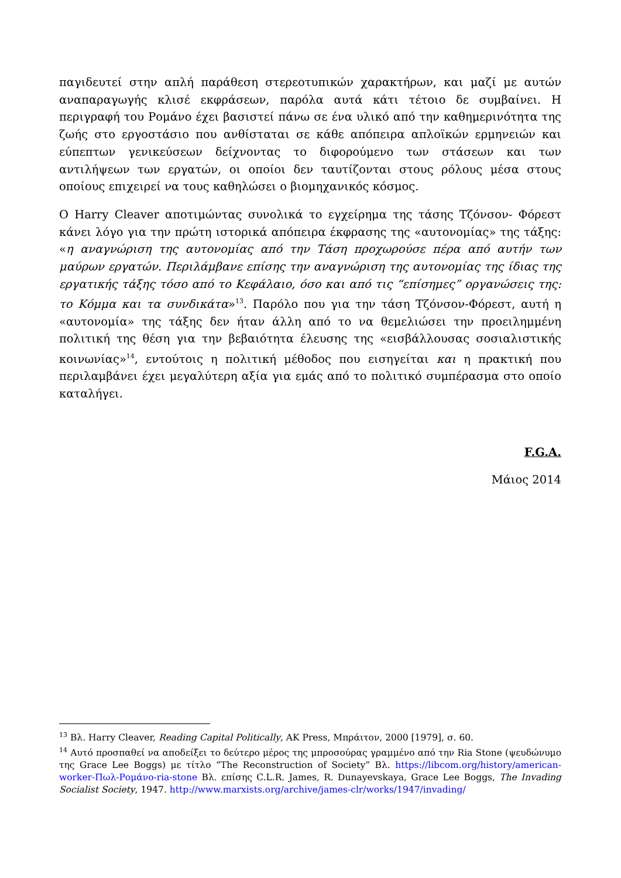παγιδευτεί στην απλή παράθεση στερεοτυπικών χαρακτήρων, και μαζί με αυτών αναπαραγωγής κλισέ εκφράσεων, παρόλα αυτά κάτι τέτοιο δε συμβαίνει. Η περιγραφή του Ρομάνο έχει βασιστεί πάνω σε ένα υλικό από την καθημερινότητα της ζωής στο εργοστάσιο που ανθίσταται σε κάθε απόπειρα απλοϊκών ερμηνειών και εύπεπτων γενικεύσεων δείχνοντας το διφορούμενο των στάσεων και των αντιλήψεων των εργατών, οι οποίοι δεν ταυτίζονται στους ρόλους μέσα στους οποίους επιχειρεί να τους καθηλώσει ο βιομηχανικός κόσμος.
Ο Harry Cleaver αποτιμώντας συνολικά το εγχείρημα της τάσης Τζόνσον- Φόρεστ κάνει λόγο για την πρώτη ιστορικά απόπειρα έκφρασης της «αυτονομίας» της τάξης: «η αναγνώριση της αυτονομίας από την Τάση προχωρούσε πέρα από αυτήν των μαύρων εργατών. Περιλάμβανε επίσης την αναγνώριση της αυτονομίας της ίδιας της εργατικής τάξης τόσο από το Κεφάλαιο, όσο και από τις “επίσημες” οργανώσεις της: το Κόμμα και τα συνδικάτα»<sup>13</sup>. Παρόλο που για την τάση Τζόνσον-Φόρεστ, αυτή η «αυτονομία» της τάξης δεν ήταν άλλη από το να θεμελιώσει την προειλημμένη πολιτική της θέση για την βεβαιότητα έλευσης της «εισβάλλουσας σοσιαλιστικής κοινωνίας»<sup>14</sup>, εντούτοις η πολιτική μέθοδος που εισηγείται και η πρακτική που περιλαμβάνει έχει μεγαλύτερη αξία για εμάς από το πολιτικό συμπέρασμα στο οποίο καταλήγει.
F.G.A.
Μάιος 2014
<sup>13</sup> Βλ. Harry Cleaver, Reading Capital Politically, AK Press, Μπράιτον, 2000 [1979], σ. 60.
<sup>14</sup> Αυτό προσπαθεί να αποδείξει το δεύτερο μέρος της μπροσούρας γραμμένο από την Ria Stone (ψευδώνυμο της Grace Lee Boggs) με τίτλο “The Reconstruction of Society” Βλ. https://libcom.org/history/american-worker-Πωλ-Ρομάνο-ria-stone Βλ. επίσης C.L.R. James, R. Dunayevskaya, Grace Lee Boggs, The Invading Socialist Society, 1947. http://www.marxists.org/archive/james-clr/works/1947/invading/